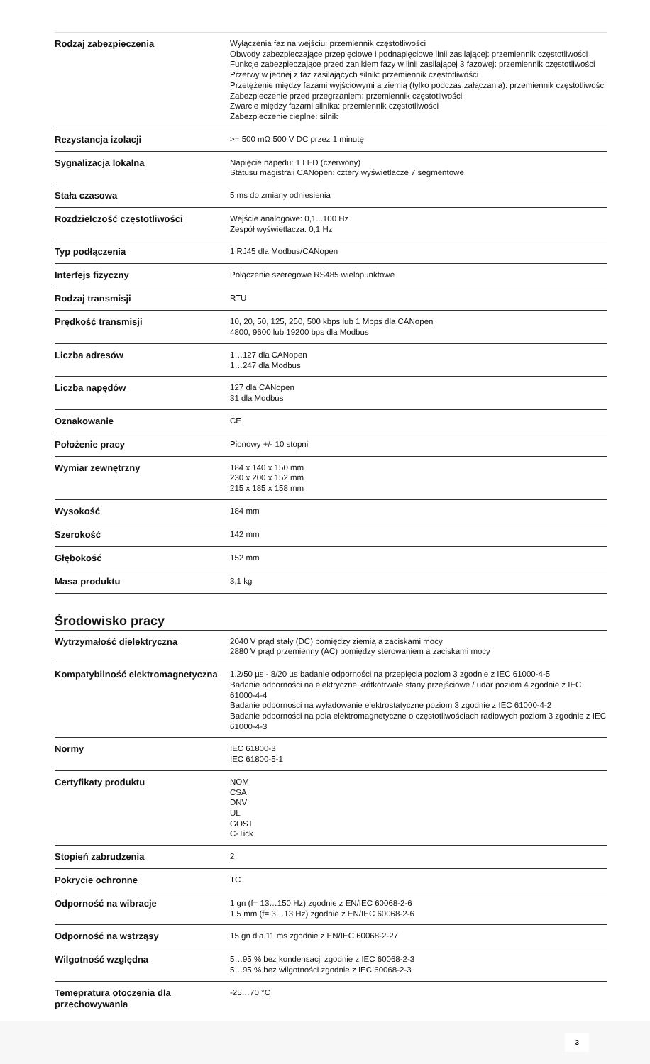| Rodzaj zabezpieczenia | Wyłączenia faz na wejściu: przemiennik częstotliwości Obwody zabezpieczające przepięciowe i podnapięciowe linii zasilającej: przemiennik częstotliwości Funkcje zabezpieczające przed zanikiem fazy w linii zasilającej 3 fazowej: przemiennik częstotliwości Przerwy w jednej z faz zasilających silnik: przemiennik częstotliwości Przetężenie między fazami wyjściowymi a ziemią (tylko podczas załączania): przemiennik częstotliwości Zabezpieczenie przed przegrzaniem: przemiennik częstotliwości Zwarcie między fazami silnika: przemiennik częstotliwości Zabezpieczenie cieplne: silnik |
| Rezystancja izolacji | >= 500 mΩ 500 V DC przez 1 minutę |
| Sygnalizacja lokalna | Napięcie napędu: 1 LED (czerwony) Statusu magistrali CANopen: cztery wyświetlacze 7 segmentowe |
| Stała czasowa | 5 ms do zmiany odniesienia |
| Rozdzielczość częstotliwości | Wejście analogowe: 0,1...100 Hz Zespół wyświetlacza: 0,1 Hz |
| Typ podłączenia | 1 RJ45 dla Modbus/CANopen |
| Interfejs fizyczny | Połączenie szeregowe RS485 wielopunktowe |
| Rodzaj transmisji | RTU |
| Prędkość transmisji | 10, 20, 50, 125, 250, 500 kbps lub 1 Mbps dla CANopen 4800, 9600 lub 19200 bps dla Modbus |
| Liczba adresów | 1…127 dla CANopen 1…247 dla Modbus |
| Liczba napędów | 127 dla CANopen 31 dla Modbus |
| Oznakowanie | CE |
| Położenie pracy | Pionowy +/- 10 stopni |
| Wymiar zewnętrzny | 184 x 140 x 150 mm 230 x 200 x 152 mm 215 x 185 x 158 mm |
| Wysokość | 184 mm |
| Szerokość | 142 mm |
| Głębokość | 152 mm |
| Masa produktu | 3,1 kg |
Środowisko pracy
| Wytrzymałość dielektryczna | 2040 V prąd stały (DC) pomiędzy ziemią a zaciskami mocy 2880 V prąd przemienny (AC) pomiędzy sterowaniem a zaciskami mocy |
| Kompatybilność elektromagnetyczna | 1.2/50 µs - 8/20 µs badanie odporności na przepięcia poziom 3 zgodnie z IEC 61000-4-5 Badanie odporności na elektryczne krótkotrwałe stany przejściowe / udar poziom 4 zgodnie z IEC 61000-4-4 Badanie odporności na wyładowanie elektrostatyczne poziom 3 zgodnie z IEC 61000-4-2 Badanie odporności na pola elektromagnetyczne o częstotliwościach radiowych poziom 3 zgodnie z IEC 61000-4-3 |
| Normy | IEC 61800-3 IEC 61800-5-1 |
| Certyfikaty produktu | NOM CSA DNV UL GOST C-Tick |
| Stopień zabrudzenia | 2 |
| Pokrycie ochronne | TC |
| Odporność na wibracje | 1 gn (f= 13…150 Hz) zgodnie z EN/IEC 60068-2-6 1.5 mm (f= 3…13 Hz) zgodnie z EN/IEC 60068-2-6 |
| Odporność na wstrząsy | 15 gn dla 11 ms zgodnie z EN/IEC 60068-2-27 |
| Wilgotność względna | 5…95 % bez kondensacji zgodnie z IEC 60068-2-3 5…95 % bez wilgotności zgodnie z IEC 60068-2-3 |
| Temepratura otoczenia dla przechowywania | -25…70 °C |
3